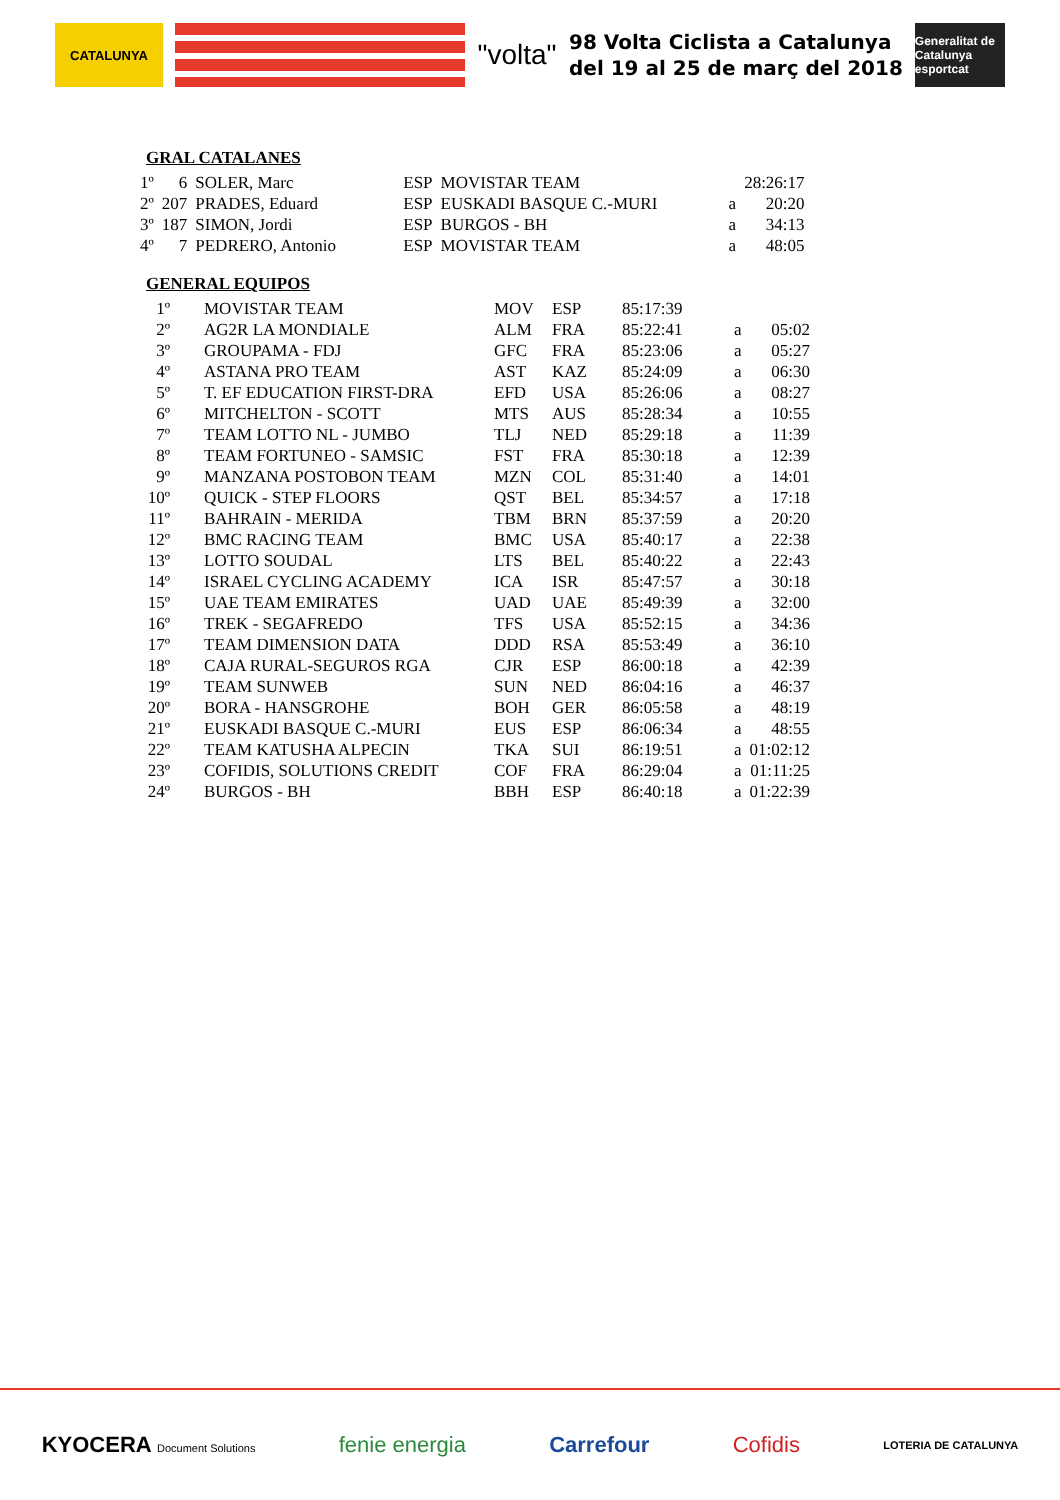CATALUNYA
"volta"
98 Volta Ciclista a Catalunya
del 19 al 25 de març del 2018
Generalitat de Catalunya esportcat
GRAL CATALANES
| 1º | 6 | SOLER, Marc | ESP | MOVISTAR TEAM | | 28:26:17 |
| 2º | 207 | PRADES, Eduard | ESP | EUSKADI BASQUE C.-MURI | a | 20:20 |
| 3º | 187 | SIMON, Jordi | ESP | BURGOS - BH | a | 34:13 |
| 4º | 7 | PEDRERO, Antonio | ESP | MOVISTAR TEAM | a | 48:05 |
GENERAL EQUIPOS
| 1º | MOVISTAR TEAM | MOV | ESP | 85:17:39 | | |
| 2º | AG2R LA MONDIALE | ALM | FRA | 85:22:41 | a | 05:02 |
| 3º | GROUPAMA - FDJ | GFC | FRA | 85:23:06 | a | 05:27 |
| 4º | ASTANA PRO TEAM | AST | KAZ | 85:24:09 | a | 06:30 |
| 5º | T. EF EDUCATION FIRST-DRA | EFD | USA | 85:26:06 | a | 08:27 |
| 6º | MITCHELTON - SCOTT | MTS | AUS | 85:28:34 | a | 10:55 |
| 7º | TEAM LOTTO NL - JUMBO | TLJ | NED | 85:29:18 | a | 11:39 |
| 8º | TEAM FORTUNEO - SAMSIC | FST | FRA | 85:30:18 | a | 12:39 |
| 9º | MANZANA POSTOBON TEAM | MZN | COL | 85:31:40 | a | 14:01 |
| 10º | QUICK - STEP FLOORS | QST | BEL | 85:34:57 | a | 17:18 |
| 11º | BAHRAIN - MERIDA | TBM | BRN | 85:37:59 | a | 20:20 |
| 12º | BMC RACING TEAM | BMC | USA | 85:40:17 | a | 22:38 |
| 13º | LOTTO SOUDAL | LTS | BEL | 85:40:22 | a | 22:43 |
| 14º | ISRAEL CYCLING ACADEMY | ICA | ISR | 85:47:57 | a | 30:18 |
| 15º | UAE TEAM EMIRATES | UAD | UAE | 85:49:39 | a | 32:00 |
| 16º | TREK - SEGAFREDO | TFS | USA | 85:52:15 | a | 34:36 |
| 17º | TEAM DIMENSION DATA | DDD | RSA | 85:53:49 | a | 36:10 |
| 18º | CAJA RURAL-SEGUROS RGA | CJR | ESP | 86:00:18 | a | 42:39 |
| 19º | TEAM SUNWEB | SUN | NED | 86:04:16 | a | 46:37 |
| 20º | BORA - HANSGROHE | BOH | GER | 86:05:58 | a | 48:19 |
| 21º | EUSKADI BASQUE C.-MURI | EUS | ESP | 86:06:34 | a | 48:55 |
| 22º | TEAM KATUSHA ALPECIN | TKA | SUI | 86:19:51 | a | 01:02:12 |
| 23º | COFIDIS, SOLUTIONS CREDIT | COF | FRA | 86:29:04 | a | 01:11:25 |
| 24º | BURGOS - BH | BBH | ESP | 86:40:18 | a | 01:22:39 |
KYOCERA Document Solutions
fenie energia Carrefour Cofidis
LOTERIA DE CATALUNYA